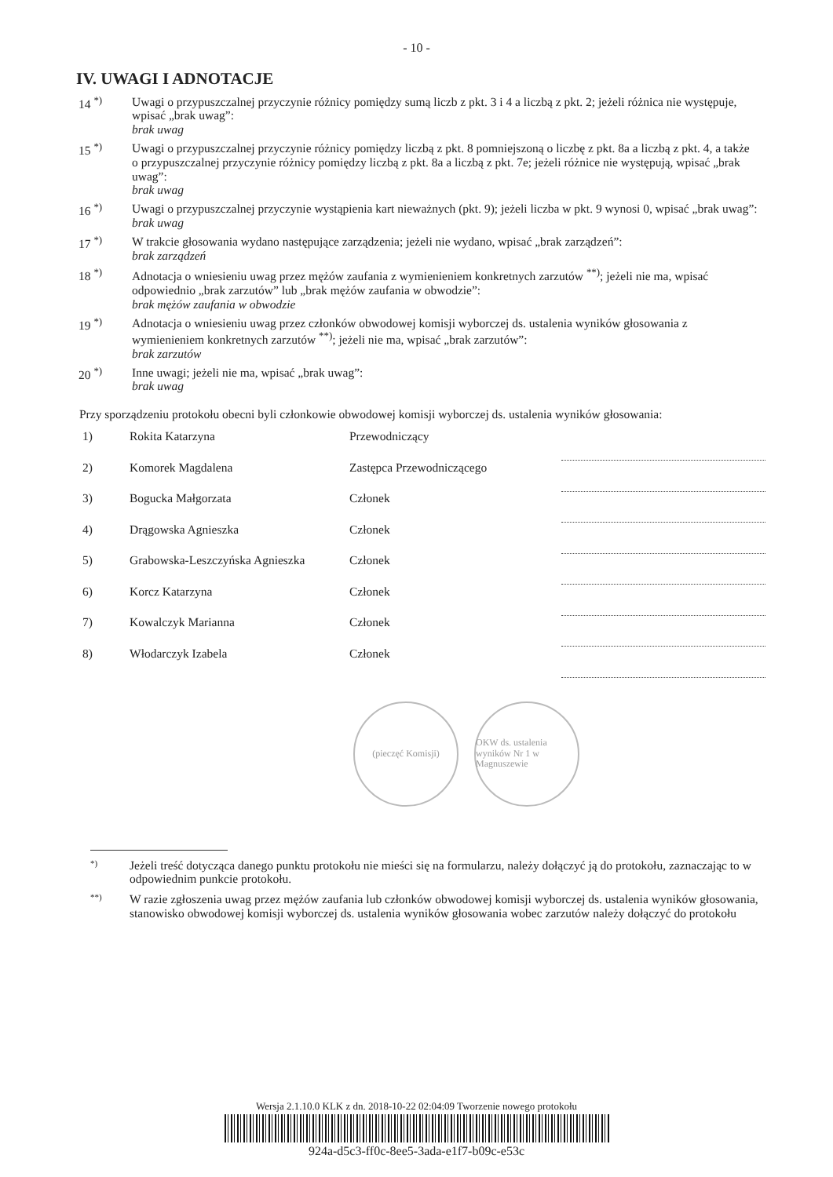- 10 -
IV. UWAGI I ADNOTACJE
14 <sup>*)</sup> Uwagi o przypuszczalnej przyczynie różnicy pomiędzy sumą liczb z pkt. 3 i 4 a liczbą z pkt. 2; jeżeli różnica nie występuje, wpisać „brak uwag”:
brak uwag
15 <sup>*)</sup> Uwagi o przypuszczalnej przyczynie różnicy pomiędzy liczbą z pkt. 8 pomniejszoną o liczbę z pkt. 8a a liczbą z pkt. 4, a także o przypuszczalnej przyczynie różnicy pomiędzy liczbą z pkt. 8a a liczbą z pkt. 7e; jeżeli różnice nie występują, wpisać „brak uwag”:
brak uwag
16 <sup>*)</sup> Uwagi o przypuszczalnej przyczynie wystąpienia kart nieważnych (pkt. 9); jeżeli liczba w pkt. 9 wynosi 0, wpisać „brak uwag”:
brak uwag
17 <sup>*)</sup> W trakcie głosowania wydano następujące zarządzenia; jeżeli nie wydano, wpisać „brak zarządzeń”:
brak zarządzeń
18 <sup>*)</sup> Adnotacja o wniesieniu uwag przez mężów zaufania z wymienieniem konkretnych zarzutów <sup>**)</sup>; jeżeli nie ma, wpisać odpowiednio „brak zarzutów” lub „brak mężów zaufania w obwodzie”:
brak mężów zaufania w obwodzie
19 <sup>*)</sup> Adnotacja o wniesieniu uwag przez członków obwodowej komisji wyborczej ds. ustalenia wyników głosowania z wymienieniem konkretnych zarzutów <sup>**)</sup>; jeżeli nie ma, wpisać „brak zarzutów”:
brak zarzutów
20 <sup>*)</sup> Inne uwagi; jeżeli nie ma, wpisać „brak uwag”:
brak uwag
Przy sporządzeniu protokołu obecni byli członkowie obwodowej komisji wyborczej ds. ustalenia wyników głosowania:
| 1) | Rokita Katarzyna | Przewodniczący | |
| 2) | Komorek Magdalena | Zastępca Przewodniczącego | |
| 3) | Bogucka Małgorzata | Członek | |
| 4) | Drągowska Agnieszka | Członek | |
| 5) | Grabowska-Leszczyńska Agnieszka | Członek | |
| 6) | Korcz Katarzyna | Członek | |
| 7) | Kowalczyk Marianna | Członek | |
| 8) | Włodarczyk Izabela | Członek | |
(pieczęć Komisji) OKW ds. ustalenia wyników Nr 1 w Magnuszewie
*)
Jeżeli treść dotycząca danego punktu protokołu nie mieści się na formularzu, należy dołączyć ją do protokołu, zaznaczając to w odpowiednim punkcie protokołu.
**)
W razie zgłoszenia uwag przez mężów zaufania lub członków obwodowej komisji wyborczej ds. ustalenia wyników głosowania, stanowisko obwodowej komisji wyborczej ds. ustalenia wyników głosowania wobec zarzutów należy dołączyć do protokołu
Wersja 2.1.10.0 KLK z dn. 2018-10-22 02:04:09 Tworzenie nowego protokołu
924a-d5c3-ff0c-8ee5-3ada-e1f7-b09c-e53c